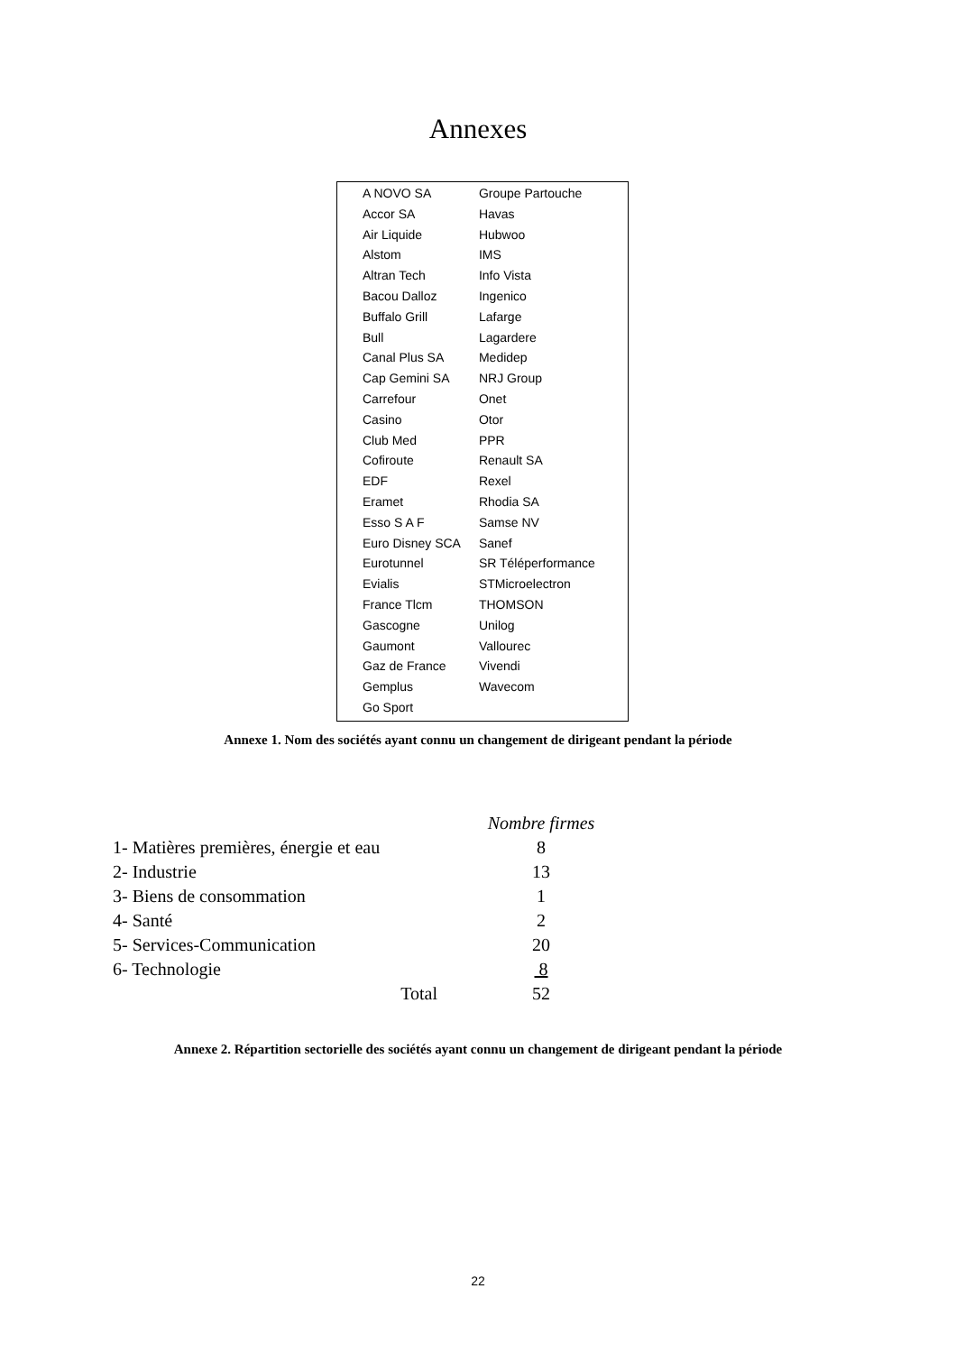Annexes
| A NOVO SA | Groupe Partouche |
| Accor SA | Havas |
| Air Liquide | Hubwoo |
| Alstom | IMS |
| Altran Tech | Info Vista |
| Bacou Dalloz | Ingenico |
| Buffalo Grill | Lafarge |
| Bull | Lagardere |
| Canal Plus SA | Medidep |
| Cap Gemini SA | NRJ Group |
| Carrefour | Onet |
| Casino | Otor |
| Club Med | PPR |
| Cofiroute | Renault SA |
| EDF | Rexel |
| Eramet | Rhodia SA |
| Esso S A F | Samse NV |
| Euro Disney SCA | Sanef |
| Eurotunnel | SR Téléperformance |
| Evialis | STMicroelectron |
| France Tlcm | THOMSON |
| Gascogne | Unilog |
| Gaumont | Vallourec |
| Gaz de France | Vivendi |
| Gemplus | Wavecom |
| Go Sport | |
Annexe 1. Nom des sociétés ayant connu un changement de dirigeant pendant la période
| | Nombre firmes |
| 1- Matières premières, énergie et eau | 8 |
| 2- Industrie | 13 |
| 3- Biens de consommation | 1 |
| 4- Santé | 2 |
| 5- Services-Communication | 20 |
| 6- Technologie | 8 |
| Total | 52 |
Annexe 2. Répartition sectorielle des sociétés ayant connu un changement de dirigeant pendant la période
22